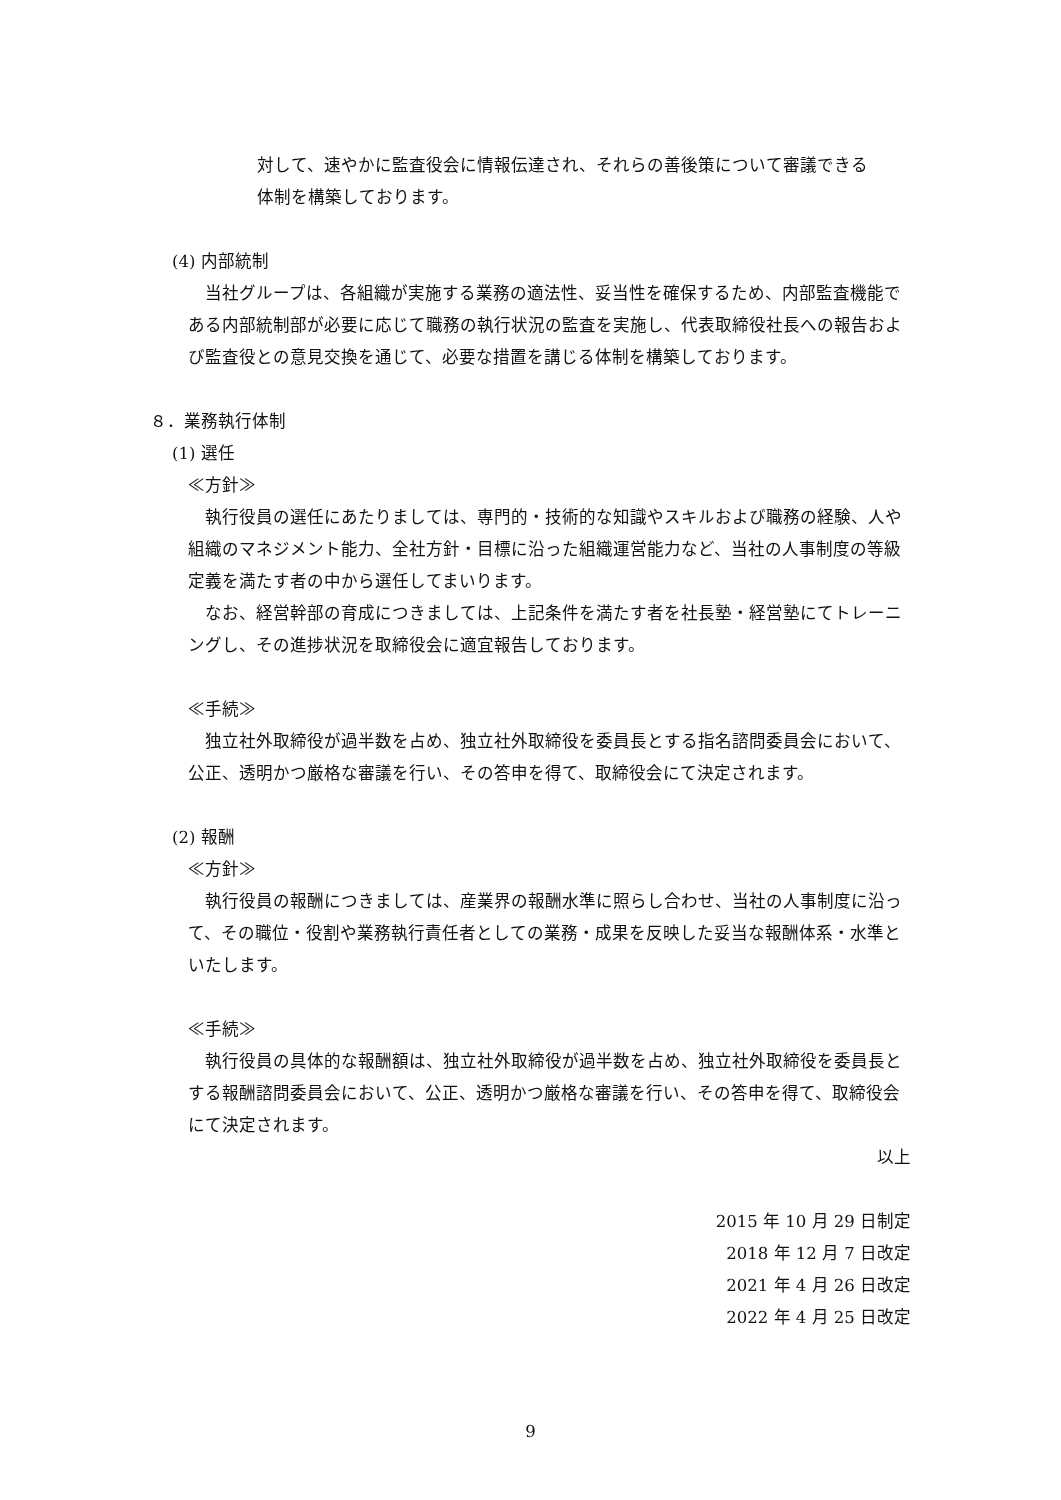対して、速やかに監査役会に情報伝達され、それらの善後策について審議できる
体制を構築しております。
(4) 内部統制
当社グループは、各組織が実施する業務の適法性、妥当性を確保するため、内部監査機能である内部統制部が必要に応じて職務の執行状況の監査を実施し、代表取締役社長への報告および監査役との意見交換を通じて、必要な措置を講じる体制を構築しております。
８．業務執行体制
(1) 選任
≪方針≫
執行役員の選任にあたりましては、専門的・技術的な知識やスキルおよび職務の経験、人や組織のマネジメント能力、全社方針・目標に沿った組織運営能力など、当社の人事制度の等級定義を満たす者の中から選任してまいります。
なお、経営幹部の育成につきましては、上記条件を満たす者を社長塾・経営塾にてトレーニングし、その進捗状況を取締役会に適宜報告しております。
≪手続≫
独立社外取締役が過半数を占め、独立社外取締役を委員長とする指名諮問委員会において、公正、透明かつ厳格な審議を行い、その答申を得て、取締役会にて決定されます。
(2) 報酬
≪方針≫
執行役員の報酬につきましては、産業界の報酬水準に照らし合わせ、当社の人事制度に沿って、その職位・役割や業務執行責任者としての業務・成果を反映した妥当な報酬体系・水準といたします。
≪手続≫
執行役員の具体的な報酬額は、独立社外取締役が過半数を占め、独立社外取締役を委員長とする報酬諮問委員会において、公正、透明かつ厳格な審議を行い、その答申を得て、取締役会にて決定されます。
以上
2015 年 10 月 29 日制定
2018 年 12 月 7 日改定
2021 年 4 月 26 日改定
2022 年 4 月 25 日改定
9